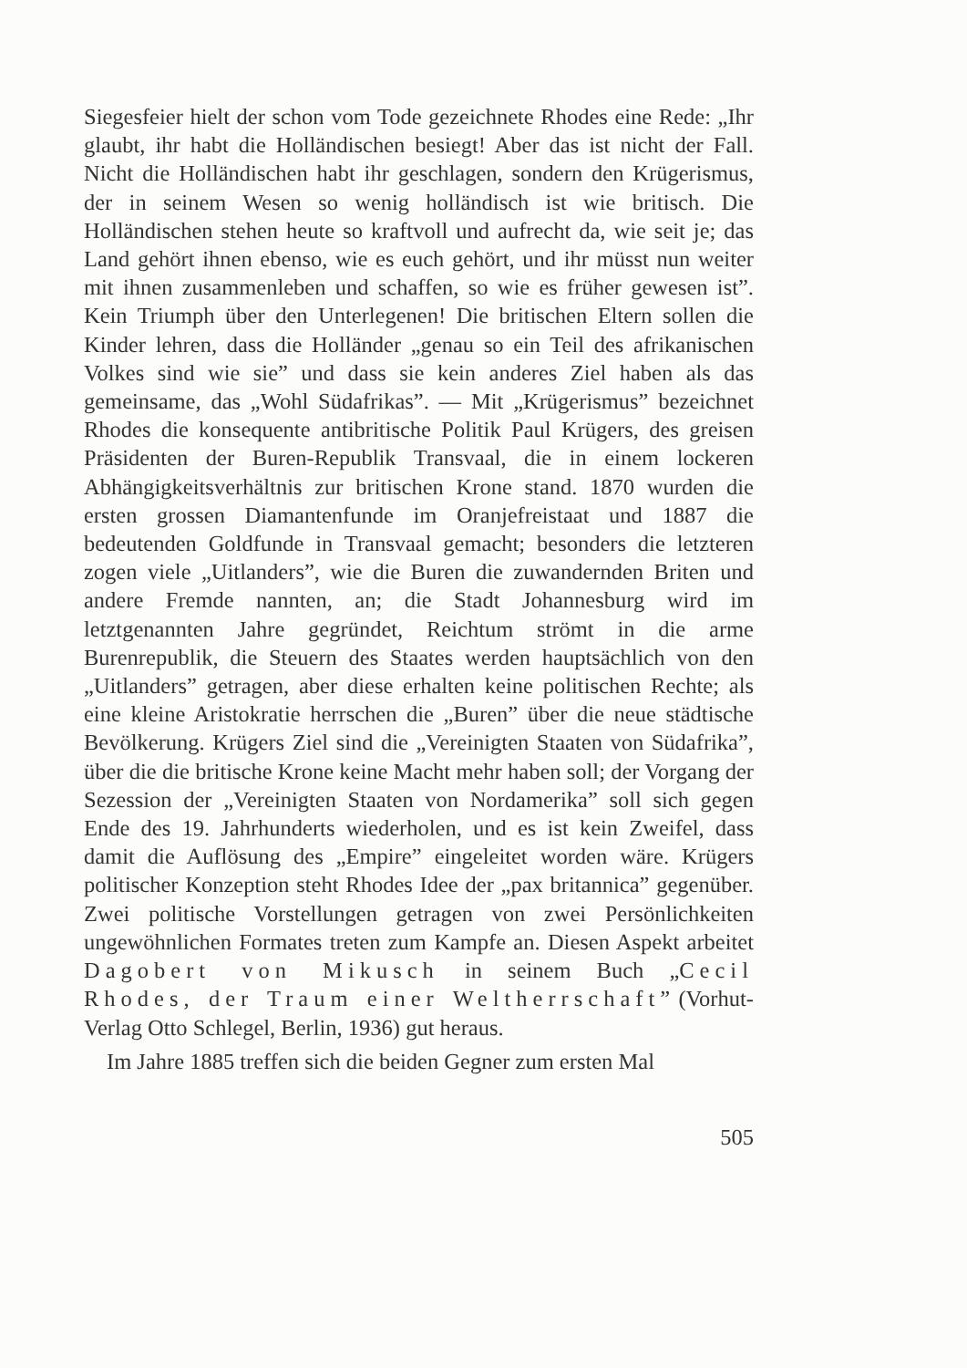Siegesfeier hielt der schon vom Tode gezeichnete Rhodes eine Rede: „Ihr glaubt, ihr habt die Holländischen besiegt! Aber das ist nicht der Fall. Nicht die Holländischen habt ihr geschlagen, sondern den Krügerismus, der in seinem Wesen so wenig holländisch ist wie britisch. Die Holländischen stehen heute so kraftvoll und aufrecht da, wie seit je; das Land gehört ihnen ebenso, wie es euch gehört, und ihr müsst nun weiter mit ihnen zusammenleben und schaffen, so wie es früher gewesen ist”. Kein Triumph über den Unterlegenen! Die britischen Eltern sollen die Kinder lehren, dass die Holländer „genau so ein Teil des afrikanischen Volkes sind wie sie” und dass sie kein anderes Ziel haben als das gemeinsame, das „Wohl Südafrikas”. — Mit „Krügerismus” bezeichnet Rhodes die konsequente antibritische Politik Paul Krügers, des greisen Präsidenten der Buren-Republik Transvaal, die in einem lockeren Abhängigkeitsverhältnis zur britischen Krone stand. 1870 wurden die ersten grossen Diamantenfunde im Oranjefreistaat und 1887 die bedeutenden Goldfunde in Transvaal gemacht; besonders die letzteren zogen viele „Uitlanders”, wie die Buren die zuwandernden Briten und andere Fremde nannten, an; die Stadt Johannesburg wird im letztgenannten Jahre gegründet, Reichtum strömt in die arme Burenrepublik, die Steuern des Staates werden hauptsächlich von den „Uitlanders” getragen, aber diese erhalten keine politischen Rechte; als eine kleine Aristokratie herrschen die „Buren” über die neue städtische Bevölkerung. Krügers Ziel sind die „Vereinigten Staaten von Südafrika”, über die die britische Krone keine Macht mehr haben soll; der Vorgang der Sezession der „Vereinigten Staaten von Nordamerika” soll sich gegen Ende des 19. Jahrhunderts wiederholen, und es ist kein Zweifel, dass damit die Auflösung des „Empire” eingeleitet worden wäre. Krügers politischer Konzeption steht Rhodes Idee der „pax britannica” gegenüber. Zwei politische Vorstellungen getragen von zwei Persönlichkeiten ungewöhnlichen Formates treten zum Kampfe an. Diesen Aspekt arbeitet Dagobert von Mikusch in seinem Buch „Cecil Rhodes, der Traum einer Weltherrschaft” (Vorhut-Verlag Otto Schlegel, Berlin, 1936) gut heraus.
Im Jahre 1885 treffen sich die beiden Gegner zum ersten Mal
505